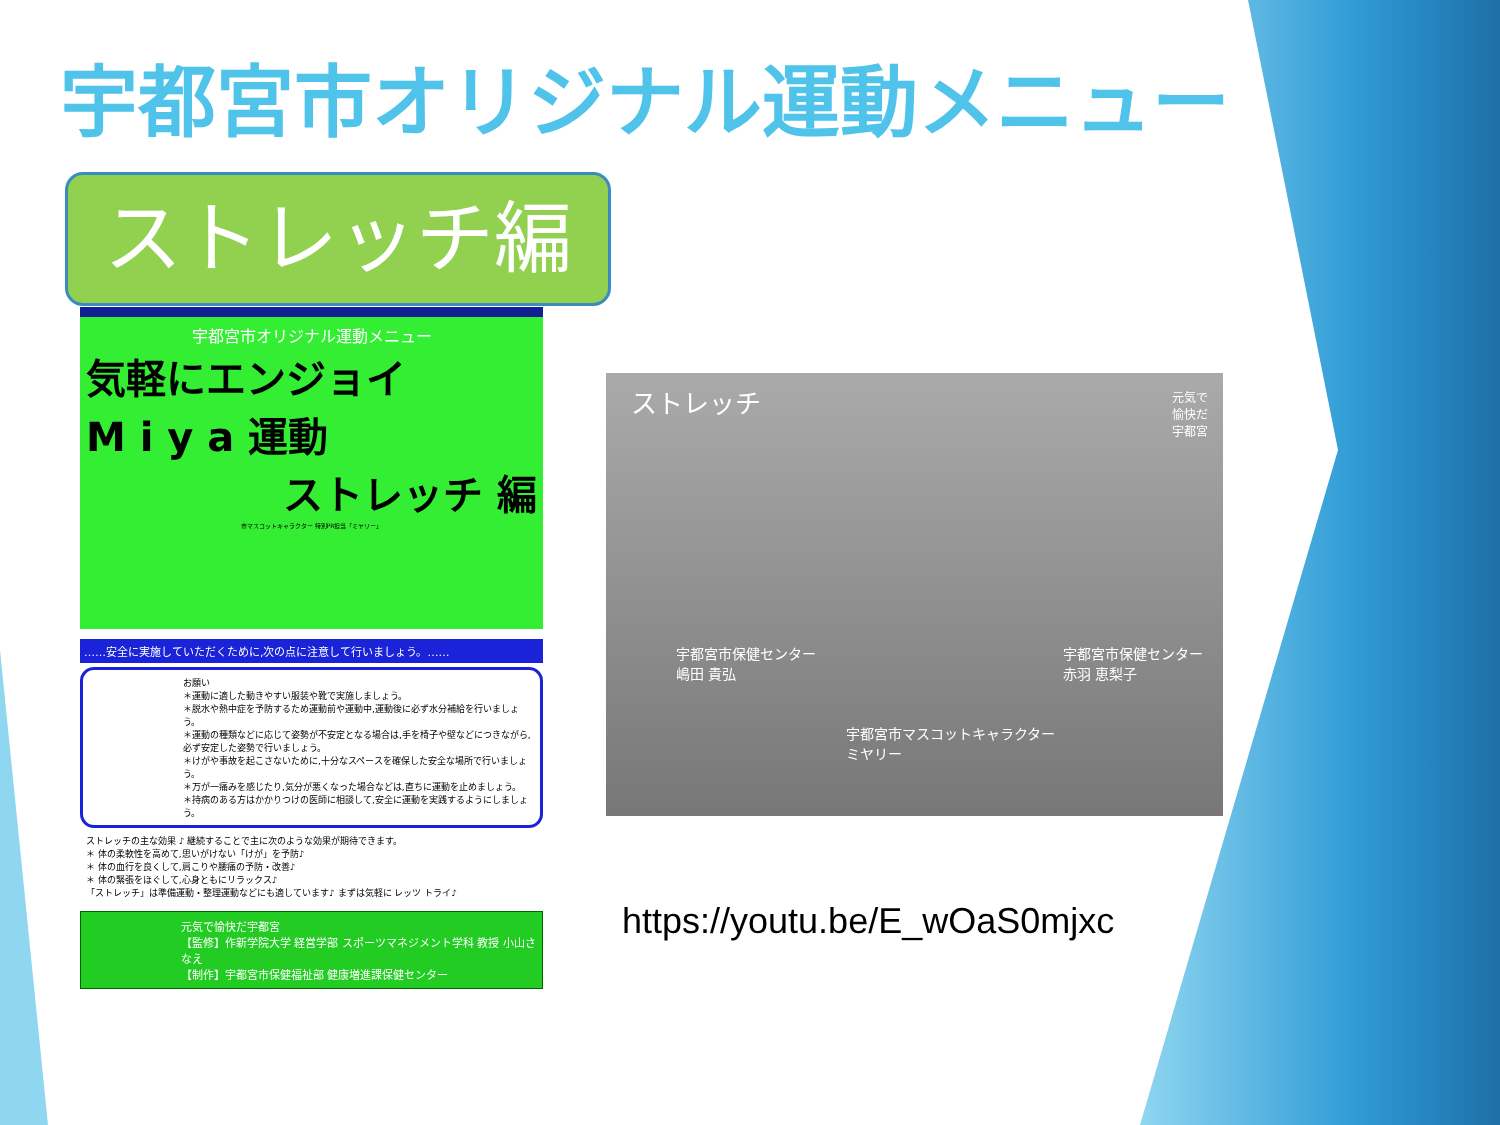宇都宮市オリジナル運動メニュー
ストレッチ編
宇都宮市オリジナル運動メニュー
気軽にエンジョイ
M i y a 運動
ストレッチ 編
市マスコットキャラクター 特別PR担当「ミヤリー」
……安全に実施していただくために,次の点に注意して行いましょう。……
お願い
＊運動に適した動きやすい服装や靴で実施しましょう。
＊脱水や熱中症を予防するため運動前や運動中,運動後に必ず水分補給を行いましょう。
＊運動の種類などに応じて姿勢が不安定となる場合は,手を椅子や壁などにつきながら,必ず安定した姿勢で行いましょう。
＊けがや事故を起こさないために,十分なスペースを確保した安全な場所で行いましょう。
＊万が一痛みを感じたり,気分が悪くなった場合などは,直ちに運動を止めましょう。
＊持病のある方はかかりつけの医師に相談して,安全に運動を実践するようにしましょう。
ストレッチの主な効果 ♪ 継続することで主に次のような効果が期待できます。
＊ 体の柔軟性を高めて,思いがけない「けが」を予防♪
＊ 体の血行を良くして,肩こりや腰痛の予防・改善♪
＊ 体の緊張をほぐして,心身ともにリラックス♪
「ストレッチ」は準備運動・整理運動などにも適しています♪ まずは気軽に レッツ トライ♪
元気で愉快だ宇都宮
【監修】作新学院大学 経営学部 スポーツマネジメント学科 教授 小山さなえ
【制作】宇都宮市保健福祉部 健康増進課保健センター
ストレッチ
元気で
愉快だ
宇都宮
宇都宮市保健センター
嶋田 貴弘
宇都宮市保健センター
赤羽 恵梨子
宇都宮市マスコットキャラクター
ミヤリー
https://youtu.be/E_wOaS0mjxc